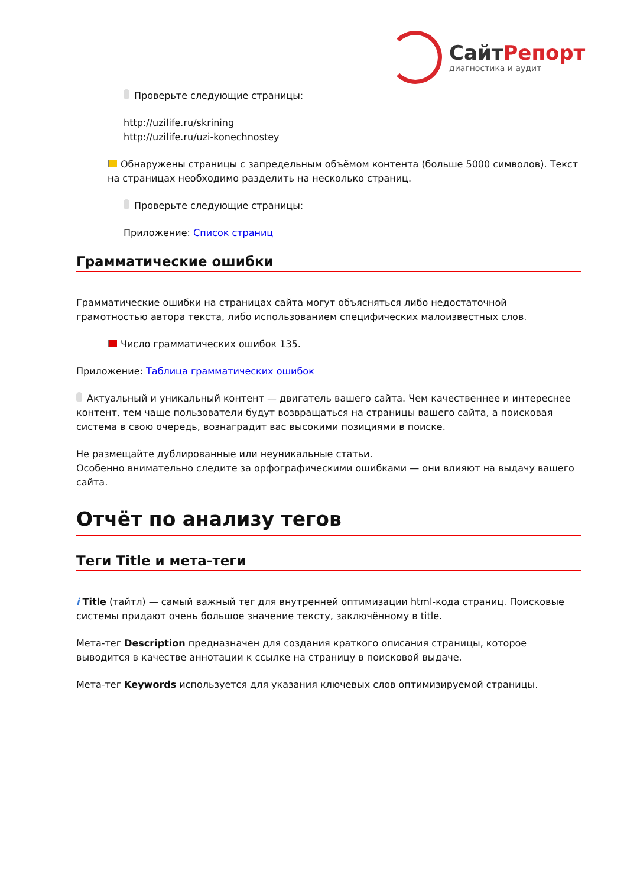СайтРепорт
диагностика и аудит
Проверьте следующие страницы:
http://uzilife.ru/skrining
http://uzilife.ru/uzi-konechnostey
Обнаружены страницы с запредельным объёмом контента (больше 5000 символов). Текст на страницах необходимо разделить на несколько страниц.
Проверьте следующие страницы:
Приложение: Список страниц
Грамматические ошибки
Грамматические ошибки на страницах сайта могут объясняться либо недостаточной грамотностью автора текста, либо использованием специфических малоизвестных слов.
Число грамматических ошибок 135.
Приложение: Таблица грамматических ошибок
Актуальный и уникальный контент — двигатель вашего сайта. Чем качественнее и интереснее контент, тем чаще пользователи будут возвращаться на страницы вашего сайта, а поисковая система в свою очередь, вознаградит вас высокими позициями в поиске.
Не размещайте дублированные или неуникальные статьи.
Особенно внимательно следите за орфографическими ошибками — они влияют на выдачу вашего сайта.
Отчёт по анализу тегов
Теги Title и мета-теги
i Title (тайтл) — самый важный тег для внутренней оптимизации html-кода страниц. Поисковые системы придают очень большое значение тексту, заключённому в title.
Мета-тег Description предназначен для создания краткого описания страницы, которое выводится в качестве аннотации к ссылке на страницу в поисковой выдаче.
Мета-тег Keywords используется для указания ключевых слов оптимизируемой страницы.